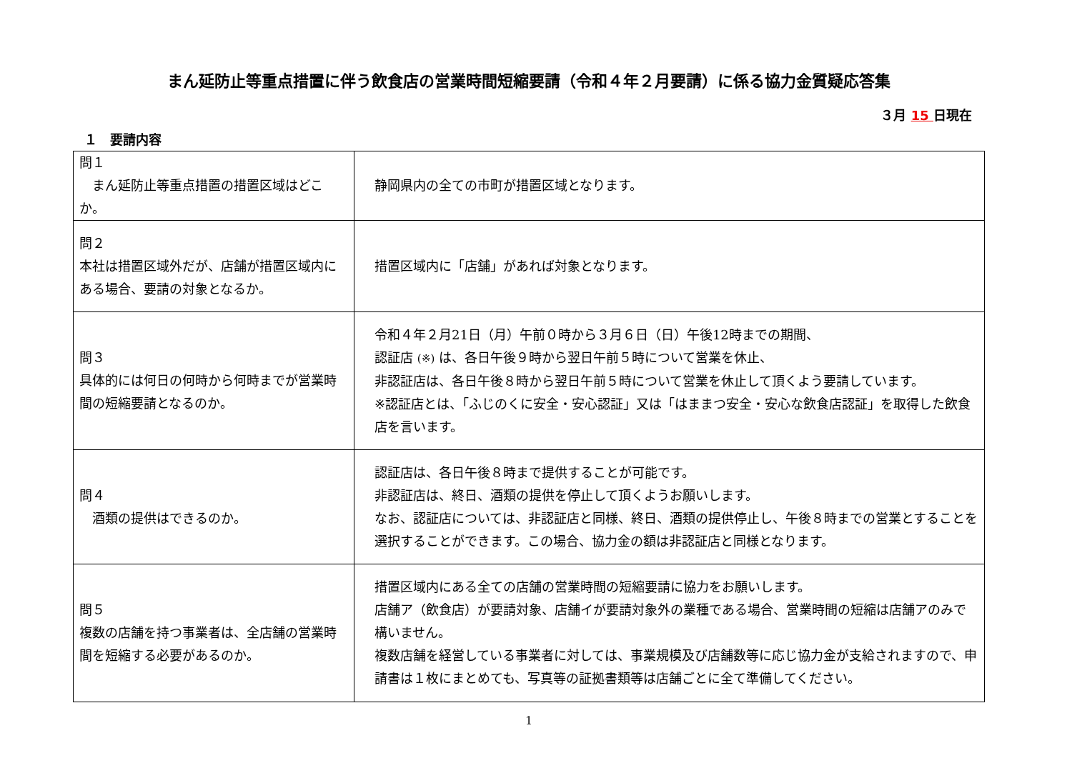まん延防止等重点措置に伴う飲食店の営業時間短縮要請（令和４年２月要請）に係る協力金質疑応答集
３月 15 日現在
１　要請内容
| 問１ まん延防止等重点措置の措置区域はどこか。 | 静岡県内の全ての市町が措置区域となります。 |
| 問２ 本社は措置区域外だが、店舗が措置区域内にある場合、要請の対象となるか。 | 措置区域内に「店舗」があれば対象となります。 |
| 問３ 具体的には何日の何時から何時までが営業時間の短縮要請となるのか。 | 令和４年２月21日（月）午前０時から３月６日（日）午後12時までの期間、 認証店 (※) は、各日午後９時から翌日午前５時について営業を休止、 非認証店は、各日午後８時から翌日午前５時について営業を休止して頂くよう要請しています。 ※認証店とは、「ふじのくに安全・安心認証」又は「はままつ安全・安心な飲食店認証」を取得した飲食店を言います。 |
| 問４ 酒類の提供はできるのか。 | 認証店は、各日午後８時まで提供することが可能です。 非認証店は、終日、酒類の提供を停止して頂くようお願いします。 なお、認証店については、非認証店と同様、終日、酒類の提供停止し、午後８時までの営業とすることを選択することができます。この場合、協力金の額は非認証店と同様となります。 |
| 問５ 複数の店舗を持つ事業者は、全店舗の営業時間を短縮する必要があるのか。 | 措置区域内にある全ての店舗の営業時間の短縮要請に協力をお願いします。 店舗ア（飲食店）が要請対象、店舗イが要請対象外の業種である場合、営業時間の短縮は店舗アのみで構いません。 複数店舗を経営している事業者に対しては、事業規模及び店舗数等に応じ協力金が支給されますので、申請書は１枚にまとめても、写真等の証拠書類等は店舗ごとに全て準備してください。 |
1